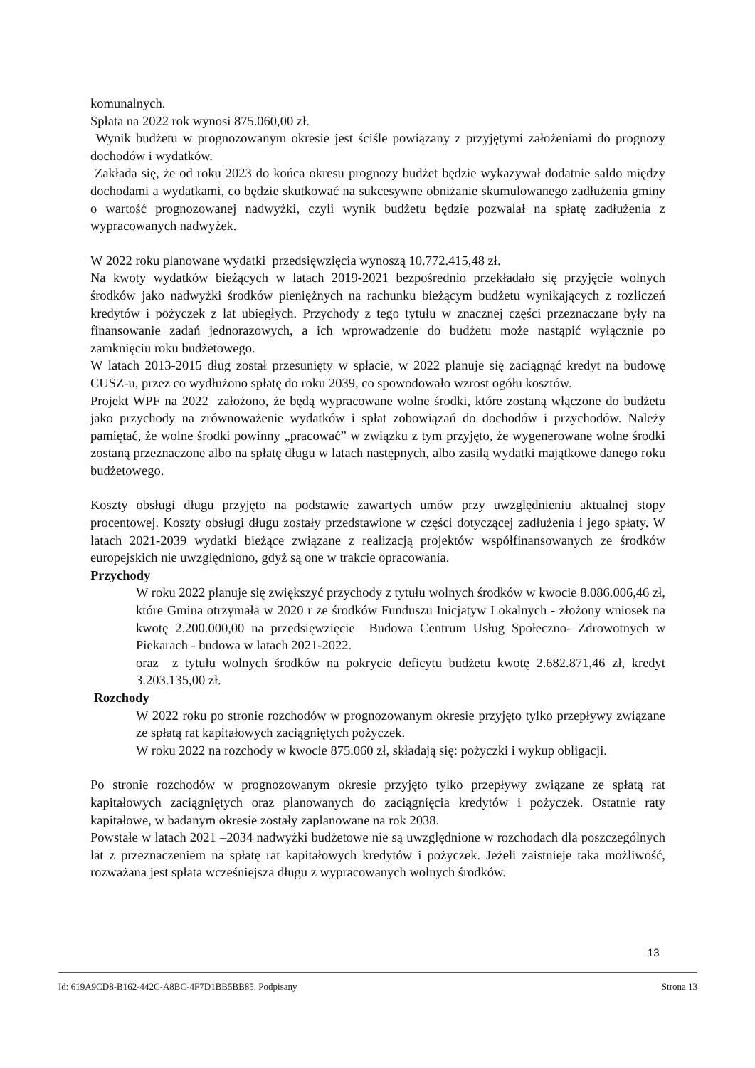komunalnych.
Spłata na 2022 rok wynosi 875.060,00 zł.
Wynik budżetu w prognozowanym okresie jest ściśle powiązany z przyjętymi założeniami do prognozy dochodów i wydatków.
Zakłada się, że od roku 2023 do końca okresu prognozy budżet będzie wykazywał dodatnie saldo między dochodami a wydatkami, co będzie skutkować na sukcesywne obniżanie skumulowanego zadłużenia gminy o wartość prognozowanej nadwyżki, czyli wynik budżetu będzie pozwalał na spłatę zadłużenia z wypracowanych nadwyżek.
W 2022 roku planowane wydatki przedsięwzięcia wynoszą 10.772.415,48 zł.
Na kwoty wydatków bieżących w latach 2019-2021 bezpośrednio przekładało się przyjęcie wolnych środków jako nadwyżki środków pieniężnych na rachunku bieżącym budżetu wynikających z rozliczeń kredytów i pożyczek z lat ubiegłych. Przychody z tego tytułu w znacznej części przeznaczane były na finansowanie zadań jednorazowych, a ich wprowadzenie do budżetu może nastąpić wyłącznie po zamknięciu roku budżetowego.
W latach 2013-2015 dług został przesunięty w spłacie, w 2022 planuje się zaciągnąć kredyt na budowę CUSZ-u, przez co wydłużono spłatę do roku 2039, co spowodowało wzrost ogółu kosztów.
Projekt WPF na 2022 założono, że będą wypracowane wolne środki, które zostaną włączone do budżetu jako przychody na zrównoważenie wydatków i spłat zobowiązań do dochodów i przychodów. Należy pamiętać, że wolne środki powinny „pracować” w związku z tym przyjęto, że wygenerowane wolne środki zostaną przeznaczone albo na spłatę długu w latach następnych, albo zasilą wydatki majątkowe danego roku budżetowego.
Koszty obsługi długu przyjęto na podstawie zawartych umów przy uwzględnieniu aktualnej stopy procentowej. Koszty obsługi długu zostały przedstawione w części dotyczącej zadłużenia i jego spłaty. W latach 2021-2039 wydatki bieżące związane z realizacją projektów współfinansowanych ze środków europejskich nie uwzględniono, gdyż są one w trakcie opracowania.
Przychody
W roku 2022 planuje się zwiększyć przychody z tytułu wolnych środków w kwocie 8.086.006,46 zł, które Gmina otrzymała w 2020 r ze środków Funduszu Inicjatyw Lokalnych - złożony wniosek na kwotę 2.200.000,00 na przedsięwzięcie Budowa Centrum Usług Społeczno- Zdrowotnych w Piekarach - budowa w latach 2021-2022.
oraz z tytułu wolnych środków na pokrycie deficytu budżetu kwotę 2.682.871,46 zł, kredyt 3.203.135,00 zł.
Rozchody
W 2022 roku po stronie rozchodów w prognozowanym okresie przyjęto tylko przepływy związane ze spłatą rat kapitałowych zaciągniętych pożyczek.
W roku 2022 na rozchody w kwocie 875.060 zł, składają się: pożyczki i wykup obligacji.
Po stronie rozchodów w prognozowanym okresie przyjęto tylko przepływy związane ze spłatą rat kapitałowych zaciągniętych oraz planowanych do zaciągnięcia kredytów i pożyczek. Ostatnie raty kapitałowe, w badanym okresie zostały zaplanowane na rok 2038.
Powstałe w latach 2021 –2034 nadwyżki budżetowe nie są uwzględnione w rozchodach dla poszczególnych lat z przeznaczeniem na spłatę rat kapitałowych kredytów i pożyczek. Jeżeli zaistnieje taka możliwość, rozważana jest spłata wcześniejsza długu z wypracowanych wolnych środków.
13
Id: 619A9CD8-B162-442C-A8BC-4F7D1BB5BB85. Podpisany Strona 13